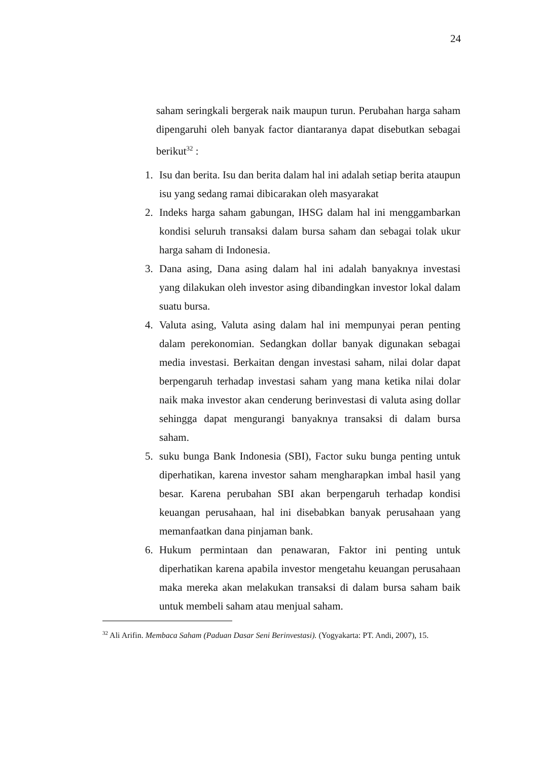24
saham seringkali bergerak naik maupun turun. Perubahan harga saham dipengaruhi oleh banyak factor diantaranya dapat disebutkan sebagai berikut<sup>32</sup> :
1.
Isu dan berita. Isu dan berita dalam hal ini adalah setiap berita ataupun isu yang sedang ramai dibicarakan oleh masyarakat
2.
Indeks harga saham gabungan, IHSG dalam hal ini menggambarkan kondisi seluruh transaksi dalam bursa saham dan sebagai tolak ukur harga saham di Indonesia.
3.
Dana asing, Dana asing dalam hal ini adalah banyaknya investasi yang dilakukan oleh investor asing dibandingkan investor lokal dalam suatu bursa.
4.
Valuta asing, Valuta asing dalam hal ini mempunyai peran penting dalam perekonomian. Sedangkan dollar banyak digunakan sebagai media investasi. Berkaitan dengan investasi saham, nilai dolar dapat berpengaruh terhadap investasi saham yang mana ketika nilai dolar naik maka investor akan cenderung berinvestasi di valuta asing dollar sehingga dapat mengurangi banyaknya transaksi di dalam bursa saham.
5.
suku bunga Bank Indonesia (SBI), Factor suku bunga penting untuk diperhatikan, karena investor saham mengharapkan imbal hasil yang besar. Karena perubahan SBI akan berpengaruh terhadap kondisi keuangan perusahaan, hal ini disebabkan banyak perusahaan yang memanfaatkan dana pinjaman bank.
6.
Hukum permintaan dan penawaran, Faktor ini penting untuk diperhatikan karena apabila investor mengetahu keuangan perusahaan maka mereka akan melakukan transaksi di dalam bursa saham baik untuk membeli saham atau menjual saham.
<sup>32</sup> Ali Arifin. Membaca Saham (Paduan Dasar Seni Berinvestasi). (Yogyakarta: PT. Andi, 2007), 15.